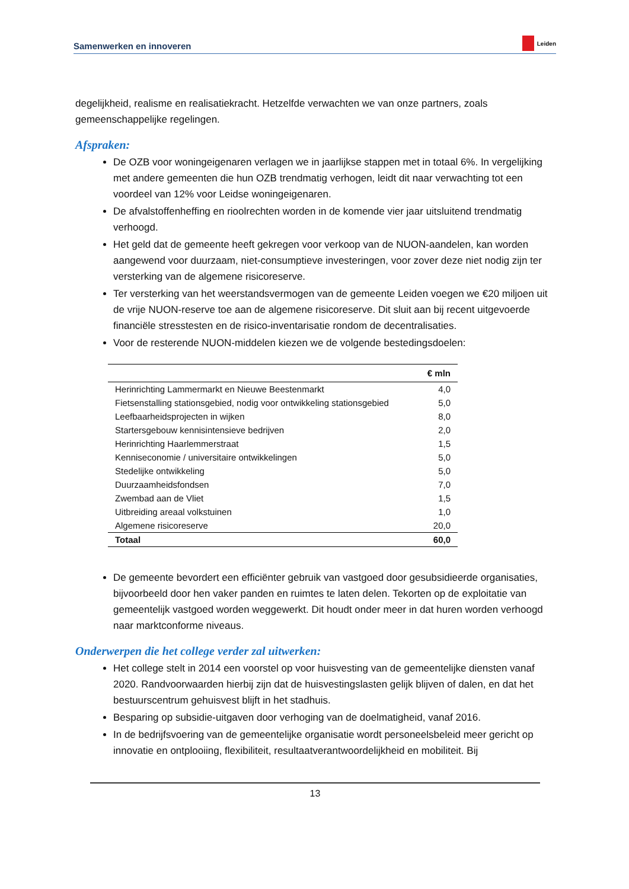Samenwerken en innoveren Leiden
degelijkheid, realisme en realisatiekracht. Hetzelfde verwachten we van onze partners, zoals gemeenschappelijke regelingen.
Afspraken:
De OZB voor woningeigenaren verlagen we in jaarlijkse stappen met in totaal 6%. In vergelijking met andere gemeenten die hun OZB trendmatig verhogen, leidt dit naar verwachting tot een voordeel van 12% voor Leidse woningeigenaren.
De afvalstoffenheffing en rioolrechten worden in de komende vier jaar uitsluitend trendmatig verhoogd.
Het geld dat de gemeente heeft gekregen voor verkoop van de NUON-aandelen, kan worden aangewend voor duurzaam, niet-consumptieve investeringen, voor zover deze niet nodig zijn ter versterking van de algemene risicoreserve.
Ter versterking van het weerstandsvermogen van de gemeente Leiden voegen we €20 miljoen uit de vrije NUON-reserve toe aan de algemene risicoreserve. Dit sluit aan bij recent uitgevoerde financiële stresstesten en de risico-inventarisatie rondom de decentralisaties.
Voor de resterende NUON-middelen kiezen we de volgende bestedingsdoelen:
| | € mln |
| --- | --- |
| Herinrichting Lammermarkt en Nieuwe Beestenmarkt | 4,0 |
| Fietsenstalling stationsgebied, nodig voor ontwikkeling stationsgebied | 5,0 |
| Leefbaarheidsprojecten in wijken | 8,0 |
| Startersgebouw kennisintensieve bedrijven | 2,0 |
| Herinrichting Haarlemmerstraat | 1,5 |
| Kenniseconomie / universitaire ontwikkelingen | 5,0 |
| Stedelijke ontwikkeling | 5,0 |
| Duurzaamheidsfondsen | 7,0 |
| Zwembad aan de Vliet | 1,5 |
| Uitbreiding areaal volkstuinen | 1,0 |
| Algemene risicoreserve | 20,0 |
| Totaal | 60,0 |
De gemeente bevordert een efficiënter gebruik van vastgoed door gesubsidieerde organisaties, bijvoorbeeld door hen vaker panden en ruimtes te laten delen. Tekorten op de exploitatie van gemeentelijk vastgoed worden weggewerkt. Dit houdt onder meer in dat huren worden verhoogd naar marktconforme niveaus.
Onderwerpen die het college verder zal uitwerken:
Het college stelt in 2014 een voorstel op voor huisvesting van de gemeentelijke diensten vanaf 2020. Randvoorwaarden hierbij zijn dat de huisvestingslasten gelijk blijven of dalen, en dat het bestuurscentrum gehuisvest blijft in het stadhuis.
Besparing op subsidie-uitgaven door verhoging van de doelmatigheid, vanaf 2016.
In de bedrijfsvoering van de gemeentelijke organisatie wordt personeelsbeleid meer gericht op innovatie en ontplooiing, flexibiliteit, resultaatverantwoordelijkheid en mobiliteit. Bij
13